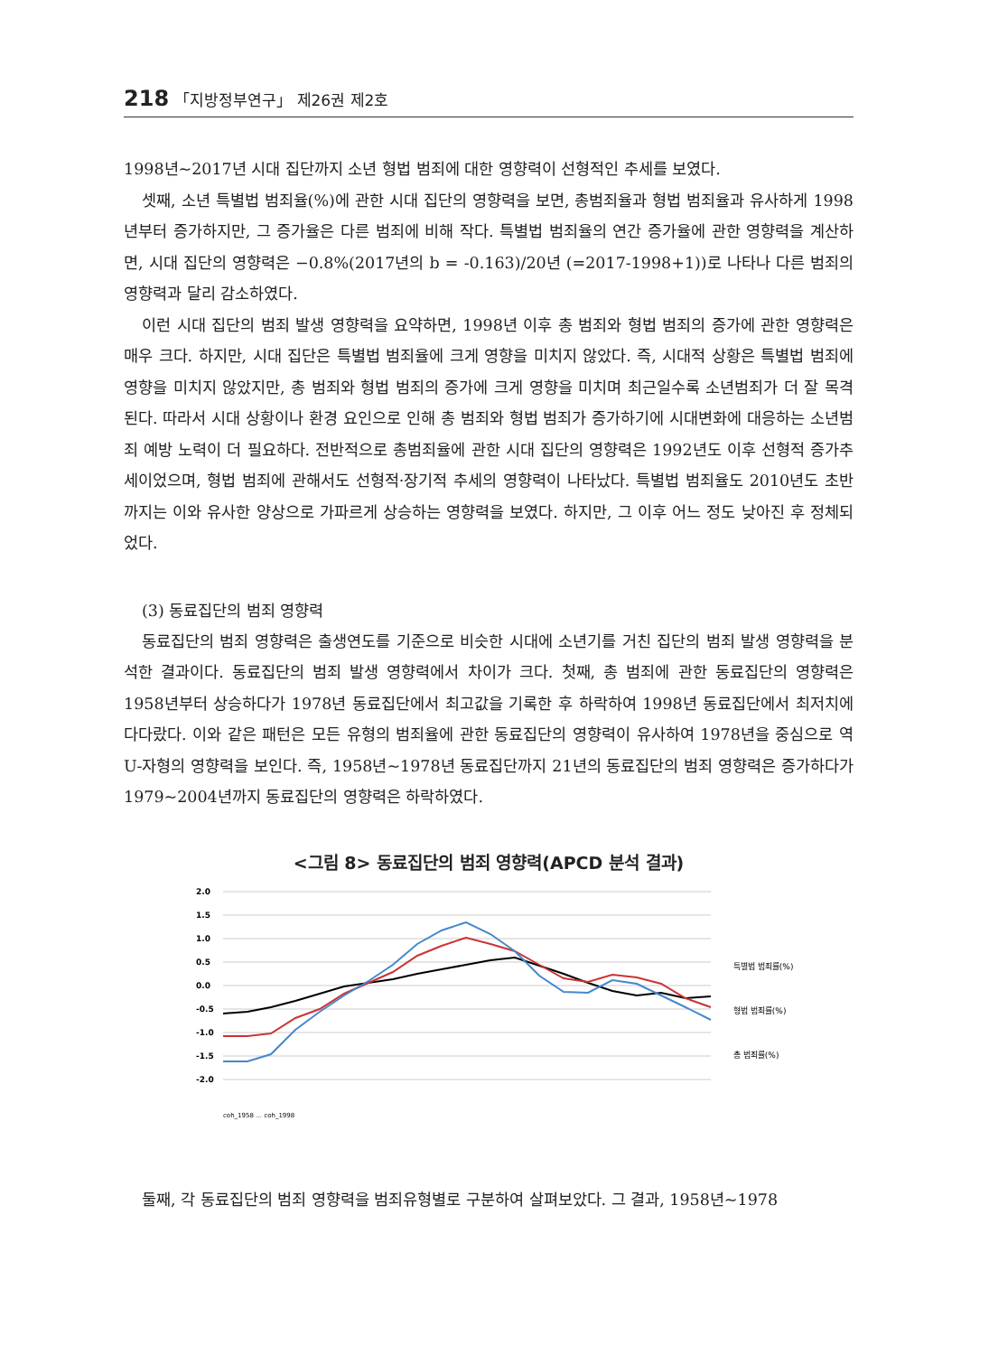218 「지방정부연구」 제26권 제2호
1998년~2017년 시대 집단까지 소년 형법 범죄에 대한 영향력이 선형적인 추세를 보였다.
셋째, 소년 특별법 범죄율(%)에 관한 시대 집단의 영향력을 보면, 총범죄율과 형법 범죄율과 유사하게 1998년부터 증가하지만, 그 증가율은 다른 범죄에 비해 작다. 특별법 범죄율의 연간 증가율에 관한 영향력을 계산하면, 시대 집단의 영향력은 −0.8%(2017년의 b = -0.163)/20년 (=2017-1998+1))로 나타나 다른 범죄의 영향력과 달리 감소하였다.
이런 시대 집단의 범죄 발생 영향력을 요약하면, 1998년 이후 총 범죄와 형법 범죄의 증가에 관한 영향력은 매우 크다. 하지만, 시대 집단은 특별법 범죄율에 크게 영향을 미치지 않았다. 즉, 시대적 상황은 특별법 범죄에 영향을 미치지 않았지만, 총 범죄와 형법 범죄의 증가에 크게 영향을 미치며 최근일수록 소년범죄가 더 잘 목격된다. 따라서 시대 상황이나 환경 요인으로 인해 총 범죄와 형법 범죄가 증가하기에 시대변화에 대응하는 소년범죄 예방 노력이 더 필요하다. 전반적으로 총범죄율에 관한 시대 집단의 영향력은 1992년도 이후 선형적 증가추세이었으며, 형법 범죄에 관해서도 선형적·장기적 추세의 영향력이 나타났다. 특별법 범죄율도 2010년도 초반까지는 이와 유사한 양상으로 가파르게 상승하는 영향력을 보였다. 하지만, 그 이후 어느 정도 낮아진 후 정체되었다.
(3) 동료집단의 범죄 영향력
동료집단의 범죄 영향력은 출생연도를 기준으로 비슷한 시대에 소년기를 거친 집단의 범죄 발생 영향력을 분석한 결과이다. 동료집단의 범죄 발생 영향력에서 차이가 크다. 첫째, 총 범죄에 관한 동료집단의 영향력은 1958년부터 상승하다가 1978년 동료집단에서 최고값을 기록한 후 하락하여 1998년 동료집단에서 최저치에 다다랐다. 이와 같은 패턴은 모든 유형의 범죄율에 관한 동료집단의 영향력이 유사하여 1978년을 중심으로 역 U-자형의 영향력을 보인다. 즉, 1958년~1978년 동료집단까지 21년의 동료집단의 범죄 영향력은 증가하다가 1979~2004년까지 동료집단의 영향력은 하락하였다.
<그림 8> 동료집단의 범죄 영향력(APCD 분석 결과)
2.0
1.5
1.0
0.5
0.0
-0.5
-1.0
-1.5
-2.0
특별법 범죄률(%)
형법 범죄률(%)
총 범죄률(%)
coh_1958 … coh_1998
둘째, 각 동료집단의 범죄 영향력을 범죄유형별로 구분하여 살펴보았다. 그 결과, 1958년~1978